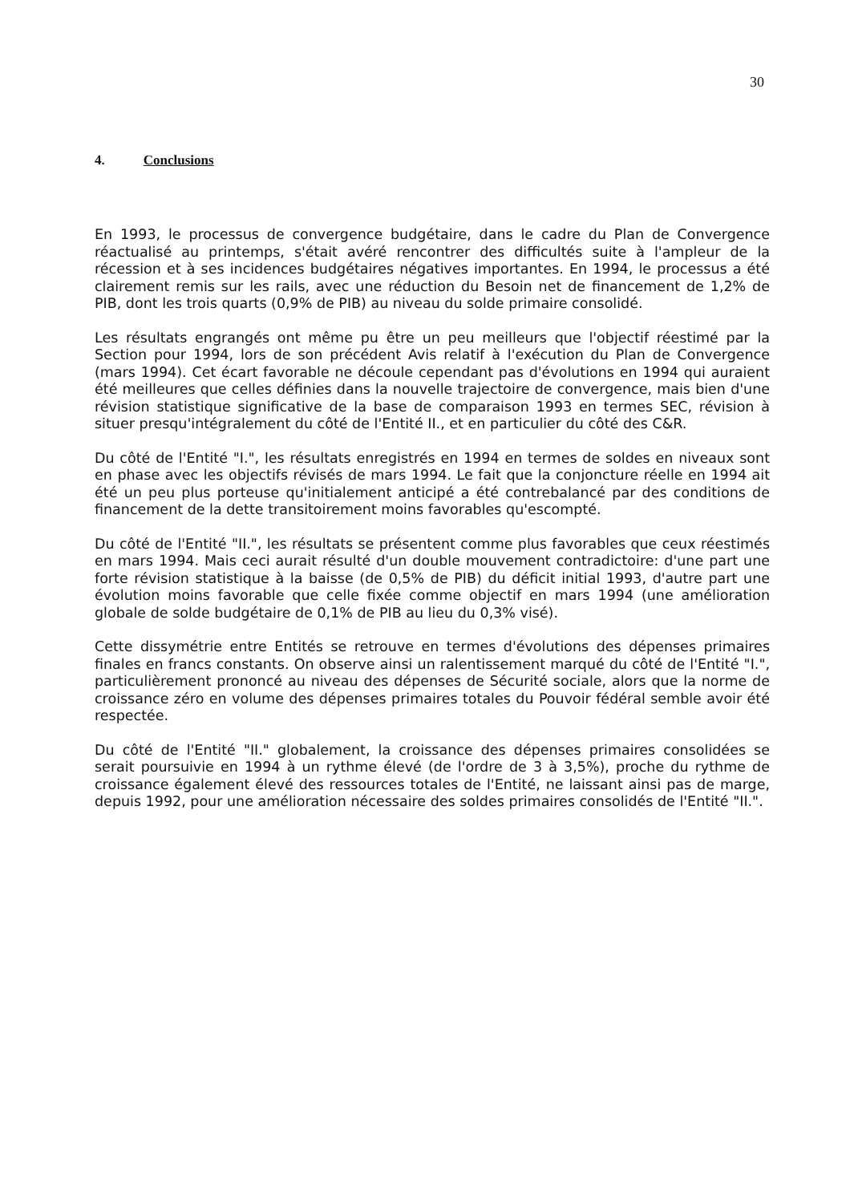30
4. Conclusions
En 1993, le processus de convergence budgétaire, dans le cadre du Plan de Convergence réactualisé au printemps, s'était avéré rencontrer des difficultés suite à l'ampleur de la récession et à ses incidences budgétaires négatives importantes. En 1994, le processus a été clairement remis sur les rails, avec une réduction du Besoin net de financement de 1,2% de PIB, dont les trois quarts (0,9% de PIB) au niveau du solde primaire consolidé.
Les résultats engrangés ont même pu être un peu meilleurs que l'objectif réestimé par la Section pour 1994, lors de son précédent Avis relatif à l'exécution du Plan de Convergence (mars 1994). Cet écart favorable ne découle cependant pas d'évolutions en 1994 qui auraient été meilleures que celles définies dans la nouvelle trajectoire de convergence, mais bien d'une révision statistique significative de la base de comparaison 1993 en termes SEC, révision à situer presqu'intégralement du côté de l'Entité II., et en particulier du côté des C&R.
Du côté de l'Entité "I.", les résultats enregistrés en 1994 en termes de soldes en niveaux sont en phase avec les objectifs révisés de mars 1994. Le fait que la conjoncture réelle en 1994 ait été un peu plus porteuse qu'initialement anticipé a été contrebalancé par des conditions de financement de la dette transitoirement moins favorables qu'escompté.
Du côté de l'Entité "II.", les résultats se présentent comme plus favorables que ceux réestimés en mars 1994. Mais ceci aurait résulté d'un double mouvement contradictoire: d'une part une forte révision statistique à la baisse (de 0,5% de PIB) du déficit initial 1993, d'autre part une évolution moins favorable que celle fixée comme objectif en mars 1994 (une amélioration globale de solde budgétaire de 0,1% de PIB au lieu du 0,3% visé).
Cette dissymétrie entre Entités se retrouve en termes d'évolutions des dépenses primaires finales en francs constants. On observe ainsi un ralentissement marqué du côté de l'Entité "I.", particulièrement prononcé au niveau des dépenses de Sécurité sociale, alors que la norme de croissance zéro en volume des dépenses primaires totales du Pouvoir fédéral semble avoir été respectée.
Du côté de l'Entité "II." globalement, la croissance des dépenses primaires consolidées se serait poursuivie en 1994 à un rythme élevé (de l'ordre de 3 à 3,5%), proche du rythme de croissance également élevé des ressources totales de l'Entité, ne laissant ainsi pas de marge, depuis 1992, pour une amélioration nécessaire des soldes primaires consolidés de l'Entité "II.".